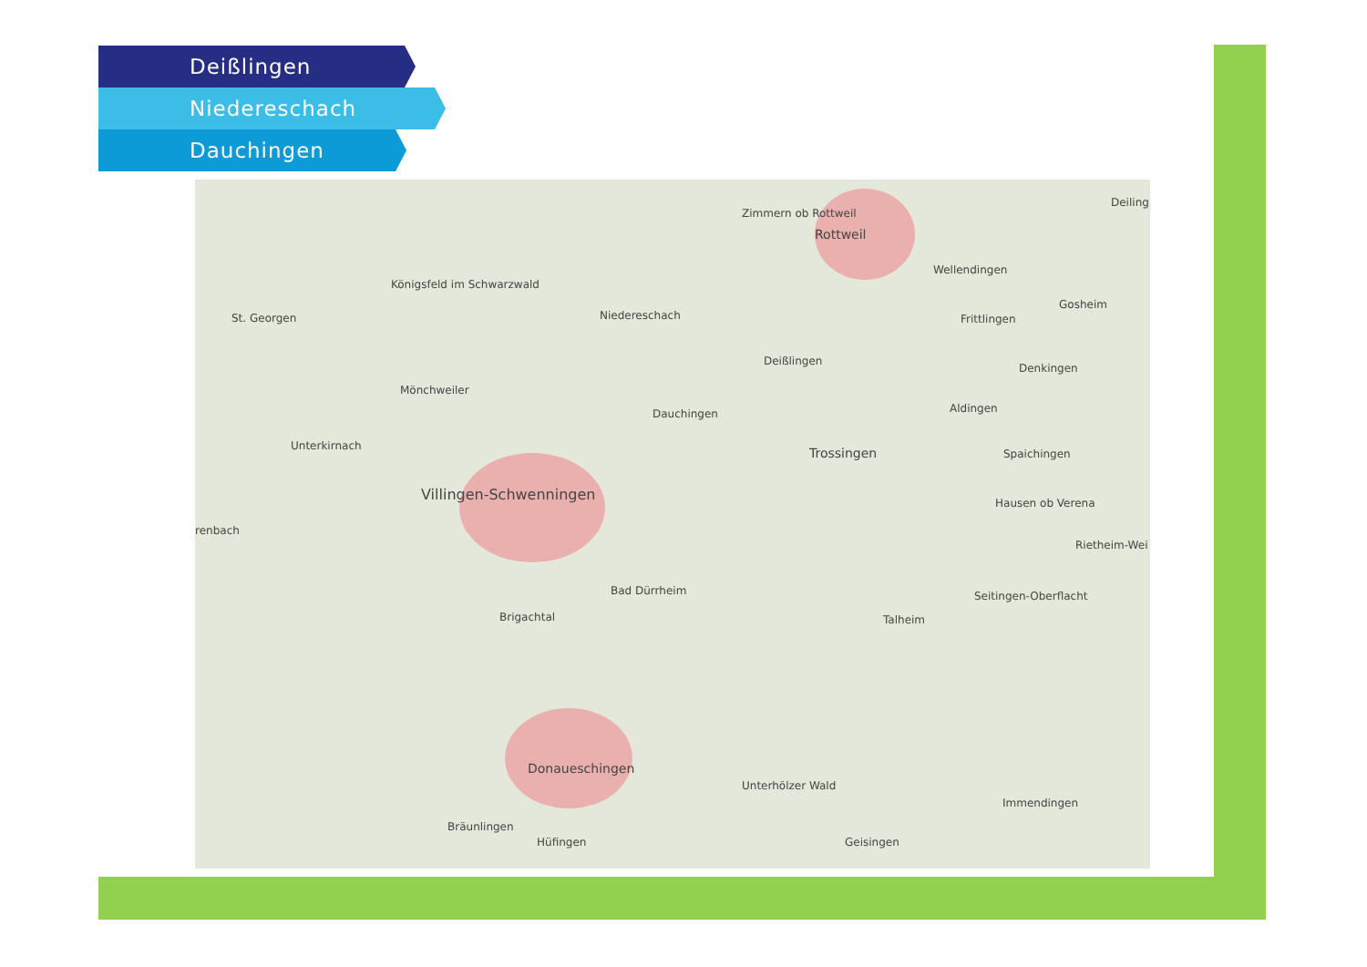Deißlingen
Niedereschach
Dauchingen
Zimmern ob Rottweil
Rottweil
Deiling
Wellendingen
Königsfeld im Schwarzwald
St. Georgen Niedereschach Frittlingen
Gosheim
Deißlingen
Denkingen
Mönchweiler
Dauchingen Aldingen
Unterkirnach Trossingen Spaichingen
Villingen-Schwenningen
Hausen ob Verena
renbach
Rietheim-Wei
Bad Dürrheim Seitingen-Oberflacht
Brigachtal Talheim
Donaueschingen
Unterhölzer Wald
Immendingen
Bräunlingen
Hüfingen Geisingen